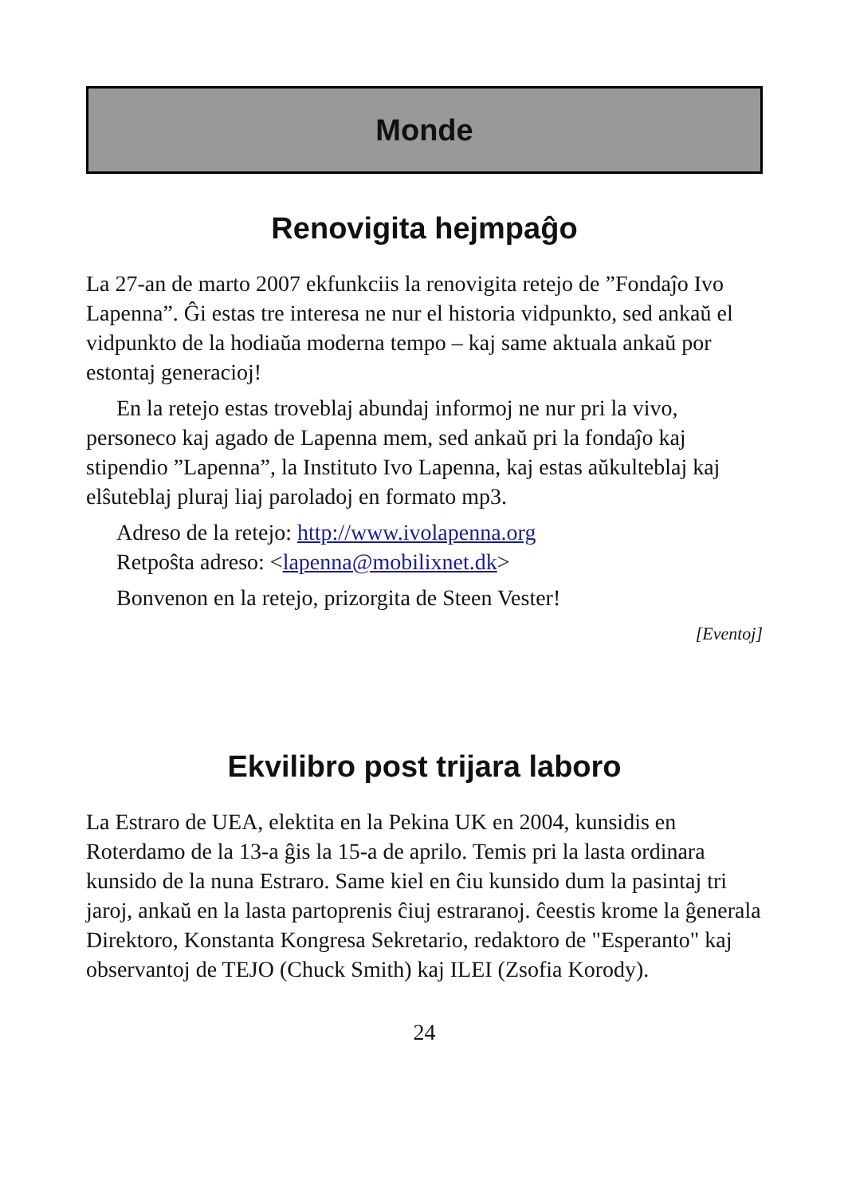Monde
Renovigita hejmpaĝo
La 27-an de marto 2007 ekfunkciis la renovigita retejo de ”Fondaĵo Ivo Lapenna”. Ĝi estas tre interesa ne nur el historia vidpunkto, sed ankaŭ el vidpunkto de la hodiaŭa moderna tempo – kaj same aktuala ankaŭ por estontaj generacioj!
En la retejo estas troveblaj abundaj informoj ne nur pri la vivo, personeco kaj agado de Lapenna mem, sed ankaŭ pri la fondaĵo kaj stipendio ”Lapenna”, la Instituto Ivo Lapenna, kaj estas aŭkulteblaj kaj elŝuteblaj pluraj liaj paroladoj en formato mp3.
Adreso de la retejo: http://www.ivolapenna.org
Retpoŝta adreso: <lapenna@mobilixnet.dk>
Bonvenon en la retejo, prizorgita de Steen Vester!
[Eventoj]
Ekvilibro post trijara laboro
La Estraro de UEA, elektita en la Pekina UK en 2004, kunsidis en Roterdamo de la 13-a ĝis la 15-a de aprilo. Temis pri la lasta ordinara kunsido de la nuna Estraro. Same kiel en ĉiu kunsido dum la pasintaj tri jaroj, ankaŭ en la lasta partoprenis ĉiuj estraranoj. ĉeestis krome la ĝenerala Direktoro, Konstanta Kongresa Sekretario, redaktoro de "Esperanto" kaj observantoj de TEJO (Chuck Smith) kaj ILEI (Zsofia Korody).
24